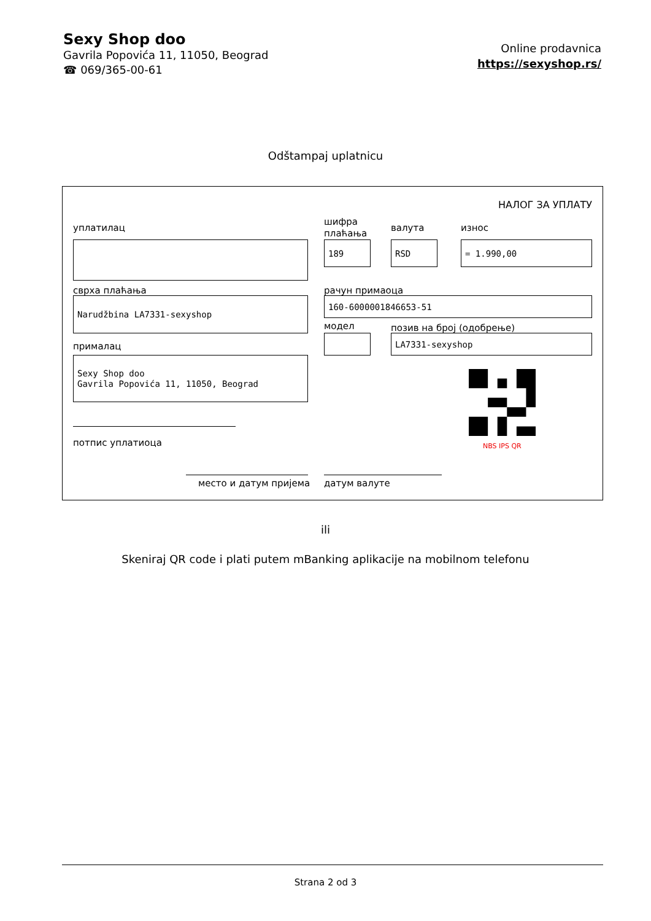Sexy Shop doo
Gavrila Popovića 11, 11050, Beograd
☎ 069/365-00-61
Online prodavnica
https://sexyshop.rs/
Odštampaj uplatnicu
НАЛОГ ЗА УПЛАТУ
уплатилац
шифра
плаћања
валута износ
189 RSD = 1.990,00
сврха плаћања рачун примаоца
Narudžbina LA7331-sexyshop 160-6000001846653-51
модел позив на број (одобрење)
LA7331-sexyshop
прималац
Sexy Shop doo
Gavrila Popovića 11, 11050, Beograd
NBS IPS QR
потпис уплатиоца
место и датум пријема датум валуте
ili
Skeniraj QR code i plati putem mBanking aplikacije na mobilnom telefonu
Strana 2 od 3